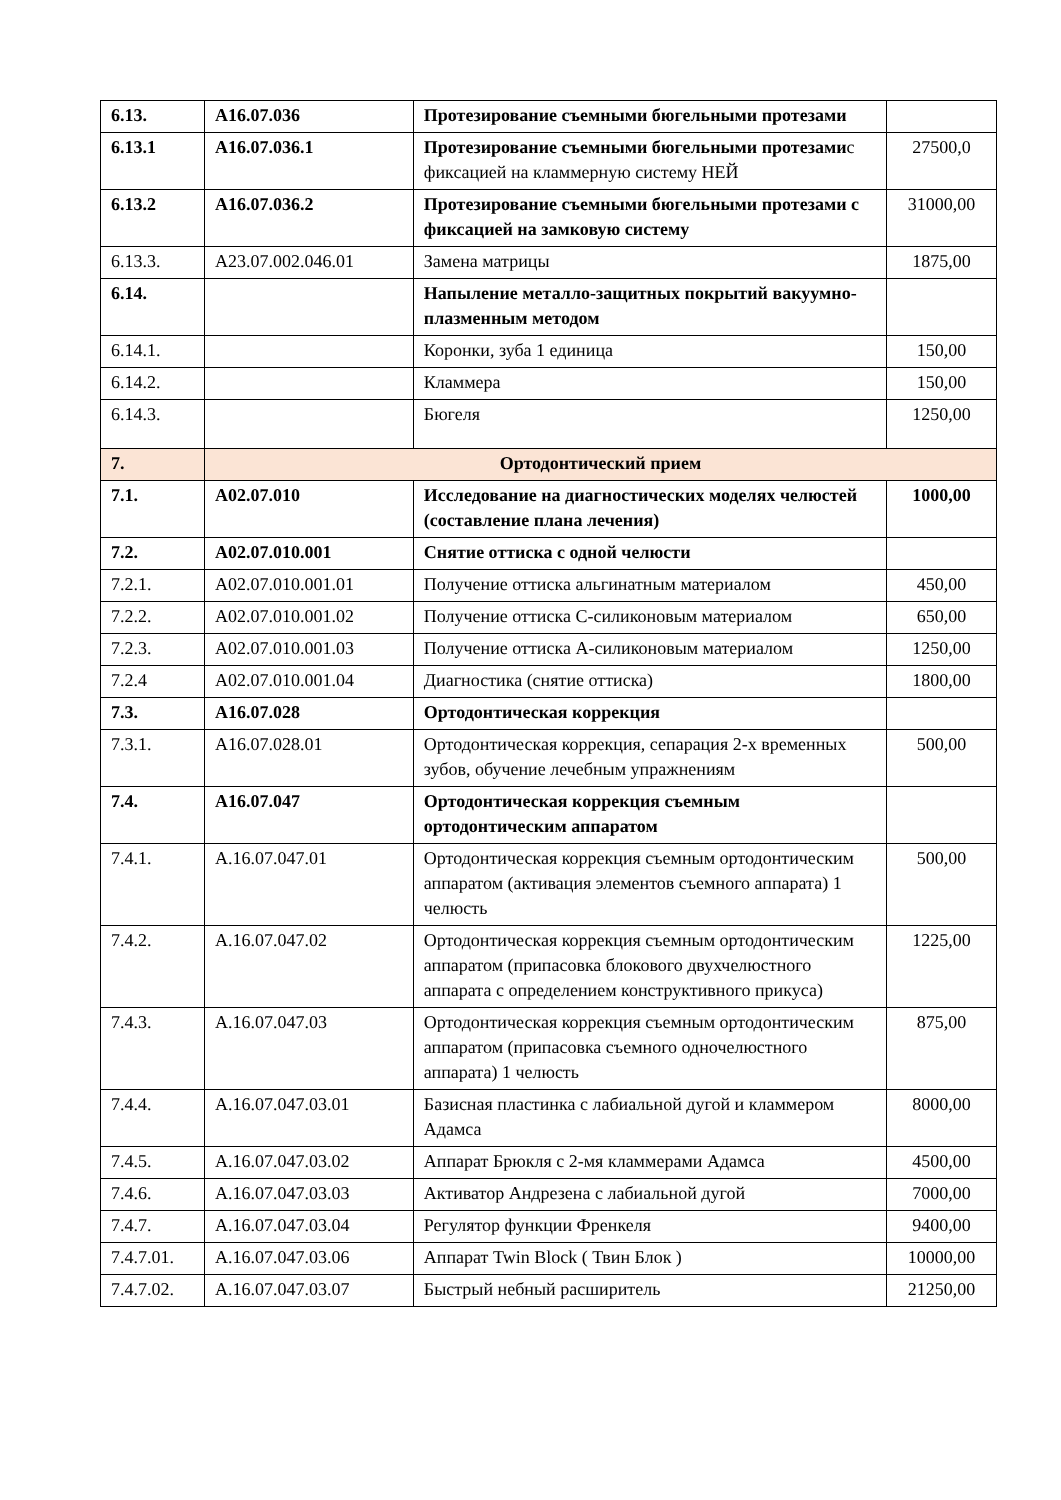| 6.13. | A16.07.036 | Протезирование съемными бюгельными протезами | |
| 6.13.1 | A16.07.036.1 | Протезирование съемными бюгельными протезами с фиксацией на кламмерную систему НЕЙ | 27500,0 |
| 6.13.2 | A16.07.036.2 | Протезирование съемными бюгельными протезами с фиксацией на замковую систему | 31000,00 |
| 6.13.3. | A23.07.002.046.01 | Замена матрицы | 1875,00 |
| 6.14. | | Напыление металло-защитных покрытий вакуумно-плазменным методом | |
| 6.14.1. | | Коронки, зуба 1 единица | 150,00 |
| 6.14.2. | | Кламмера | 150,00 |
| 6.14.3. | | Бюгеля | 1250,00 |
| 7. | Ортодонтический прием | | |
| 7.1. | A02.07.010 | Исследование на диагностических моделях челюстей (составление плана лечения) | 1000,00 |
| 7.2. | A02.07.010.001 | Снятие оттиска с одной челюсти | |
| 7.2.1. | A02.07.010.001.01 | Получение оттиска альгинатным материалом | 450,00 |
| 7.2.2. | A02.07.010.001.02 | Получение оттиска С-силиконовым материалом | 650,00 |
| 7.2.3. | A02.07.010.001.03 | Получение оттиска А-силиконовым материалом | 1250,00 |
| 7.2.4 | A02.07.010.001.04 | Диагностика (снятие оттиска) | 1800,00 |
| 7.3. | A16.07.028 | Ортодонтическая коррекция | |
| 7.3.1. | A16.07.028.01 | Ортодонтическая коррекция, сепарация 2-х временных зубов, обучение лечебным упражнениям | 500,00 |
| 7.4. | A16.07.047 | Ортодонтическая коррекция съемным ортодонтическим аппаратом | |
| 7.4.1. | A.16.07.047.01 | Ортодонтическая коррекция съемным ортодонтическим аппаратом (активация элементов съемного аппарата) 1 челюсть | 500,00 |
| 7.4.2. | A.16.07.047.02 | Ортодонтическая коррекция съемным ортодонтическим аппаратом (припасовка блокового двухчелюстного аппарата с определением конструктивного прикуса) | 1225,00 |
| 7.4.3. | A.16.07.047.03 | Ортодонтическая коррекция съемным ортодонтическим аппаратом (припасовка съемного одночелюстного аппарата) 1 челюсть | 875,00 |
| 7.4.4. | A.16.07.047.03.01 | Базисная пластинка с лабиальной дугой и кламмером Адамса | 8000,00 |
| 7.4.5. | A.16.07.047.03.02 | Аппарат Брюкля с 2-мя кламмерами Адамса | 4500,00 |
| 7.4.6. | A.16.07.047.03.03 | Активатор Андрезена с лабиальной дугой | 7000,00 |
| 7.4.7. | A.16.07.047.03.04 | Регулятор функции Френкеля | 9400,00 |
| 7.4.7.01. | A.16.07.047.03.06 | Аппарат Twin Block ( Твин Блок ) | 10000,00 |
| 7.4.7.02. | A.16.07.047.03.07 | Быстрый небный расширитель | 21250,00 |